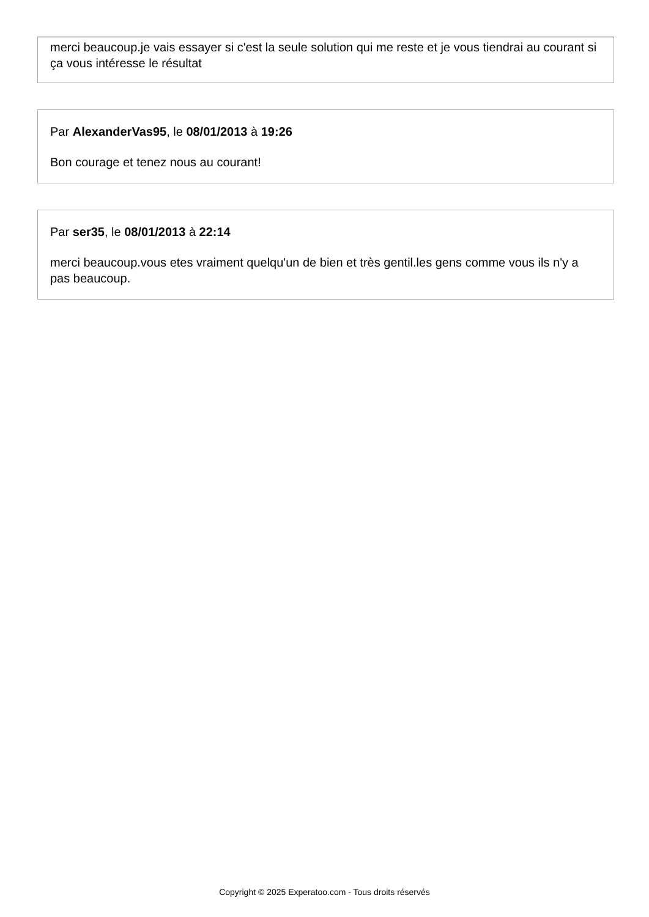merci beaucoup.je vais essayer si c'est la seule solution qui me reste et je vous tiendrai au courant si ça vous intéresse le résultat
Par AlexanderVas95, le 08/01/2013 à 19:26
Bon courage et tenez nous au courant!
Par ser35, le 08/01/2013 à 22:14
merci beaucoup.vous etes vraiment quelqu'un de bien et très gentil.les gens comme vous ils n'y a pas beaucoup.
Copyright © 2025 Experatoo.com - Tous droits réservés